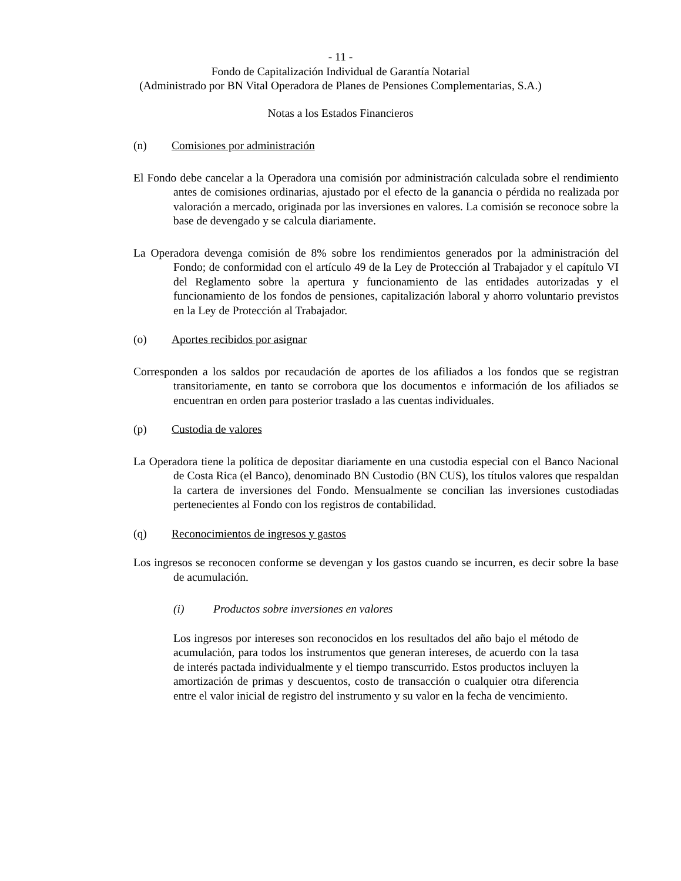- 11 -
Fondo de Capitalización Individual de Garantía Notarial
(Administrado por BN Vital Operadora de Planes de Pensiones Complementarias, S.A.)
Notas a los Estados Financieros
(n) Comisiones por administración
El Fondo debe cancelar a la Operadora una comisión por administración calculada sobre el rendimiento antes de comisiones ordinarias, ajustado por el efecto de la ganancia o pérdida no realizada por valoración a mercado, originada por las inversiones en valores. La comisión se reconoce sobre la base de devengado y se calcula diariamente.
La Operadora devenga comisión de 8% sobre los rendimientos generados por la administración del Fondo; de conformidad con el artículo 49 de la Ley de Protección al Trabajador y el capítulo VI del Reglamento sobre la apertura y funcionamiento de las entidades autorizadas y el funcionamiento de los fondos de pensiones, capitalización laboral y ahorro voluntario previstos en la Ley de Protección al Trabajador.
(o) Aportes recibidos por asignar
Corresponden a los saldos por recaudación de aportes de los afiliados a los fondos que se registran transitoriamente, en tanto se corrobora que los documentos e información de los afiliados se encuentran en orden para posterior traslado a las cuentas individuales.
(p) Custodia de valores
La Operadora tiene la política de depositar diariamente en una custodia especial con el Banco Nacional de Costa Rica (el Banco), denominado BN Custodio (BN CUS), los títulos valores que respaldan la cartera de inversiones del Fondo. Mensualmente se concilian las inversiones custodiadas pertenecientes al Fondo con los registros de contabilidad.
(q) Reconocimientos de ingresos y gastos
Los ingresos se reconocen conforme se devengan y los gastos cuando se incurren, es decir sobre la base de acumulación.
(i) Productos sobre inversiones en valores
Los ingresos por intereses son reconocidos en los resultados del año bajo el método de acumulación, para todos los instrumentos que generan intereses, de acuerdo con la tasa de interés pactada individualmente y el tiempo transcurrido. Estos productos incluyen la amortización de primas y descuentos, costo de transacción o cualquier otra diferencia entre el valor inicial de registro del instrumento y su valor en la fecha de vencimiento.